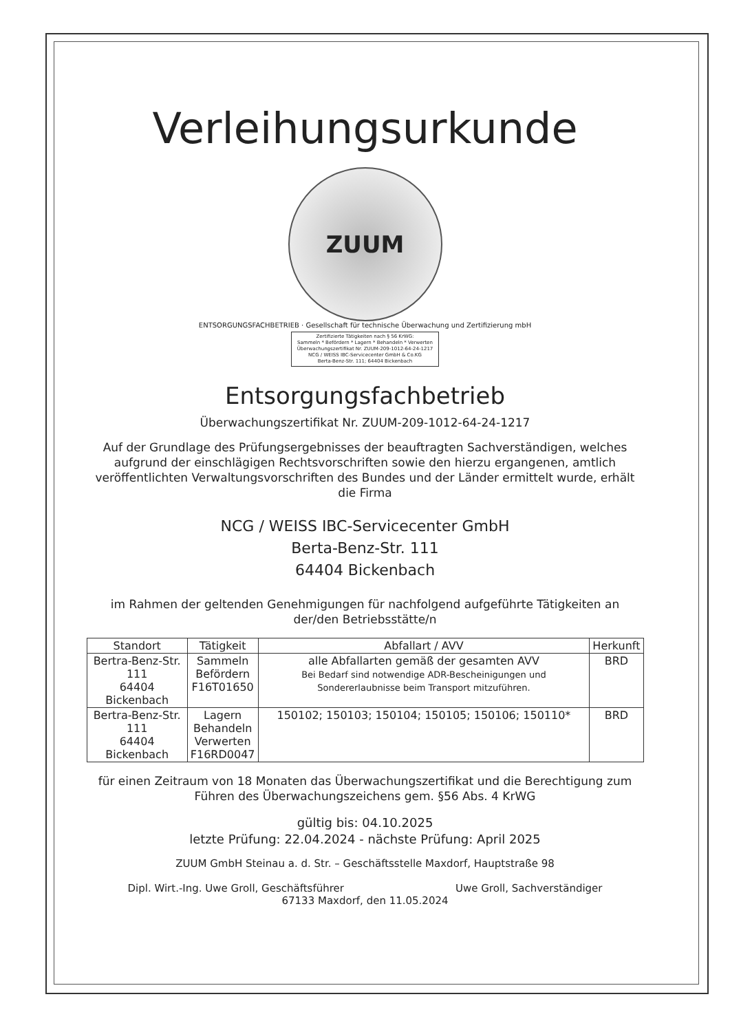Verleihungsurkunde
ZUUM
ENTSORGUNGSFACHBETRIEB · Gesellschaft für technische Überwachung und Zertifizierung mbH
Zertifizierte Tätigkeiten nach § 56 KrWG:
Sammeln * Befördern * Lagern * Behandeln * Verwerten
Überwachungszertifikat Nr. ZUUM-209-1012-64-24-1217
NCG / WEISS IBC-Servicecenter GmbH & Co.KG
Berta-Benz-Str. 111; 64404 Bickenbach
Entsorgungsfachbetrieb
Überwachungszertifikat Nr. ZUUM-209-1012-64-24-1217
Auf der Grundlage des Prüfungsergebnisses der beauftragten Sachverständigen, welches aufgrund der einschlägigen Rechtsvorschriften sowie den hierzu ergangenen, amtlich veröffentlichten Verwaltungsvorschriften des Bundes und der Länder ermittelt wurde, erhält die Firma
NCG / WEISS IBC-Servicecenter GmbH
Berta-Benz-Str. 111
64404 Bickenbach
im Rahmen der geltenden Genehmigungen für nachfolgend aufgeführte Tätigkeiten an der/den Betriebsstätte/n
| Standort | Tätigkeit | Abfallart / AVV | Herkunft |
| --- | --- | --- | --- |
| Bertra-Benz-Str. 111 64404 Bickenbach | Sammeln Befördern F16T01650 | alle Abfallarten gemäß der gesamten AVV Bei Bedarf sind notwendige ADR-Bescheinigungen und Sondererlaubnisse beim Transport mitzuführen. | BRD |
| Bertra-Benz-Str. 111 64404 Bickenbach | Lagern Behandeln Verwerten F16RD0047 | 150102; 150103; 150104; 150105; 150106; 150110* | BRD |
für einen Zeitraum von 18 Monaten das Überwachungszertifikat und die Berechtigung zum Führen des Überwachungszeichens gem. §56 Abs. 4 KrWG
gültig bis: 04.10.2025
letzte Prüfung: 22.04.2024 - nächste Prüfung: April 2025
ZUUM GmbH Steinau a. d. Str. – Geschäftsstelle Maxdorf, Hauptstraße 98
Dipl. Wirt.-Ing. Uwe Groll, Geschäftsführer Uwe Groll, Sachverständiger
67133 Maxdorf, den 11.05.2024